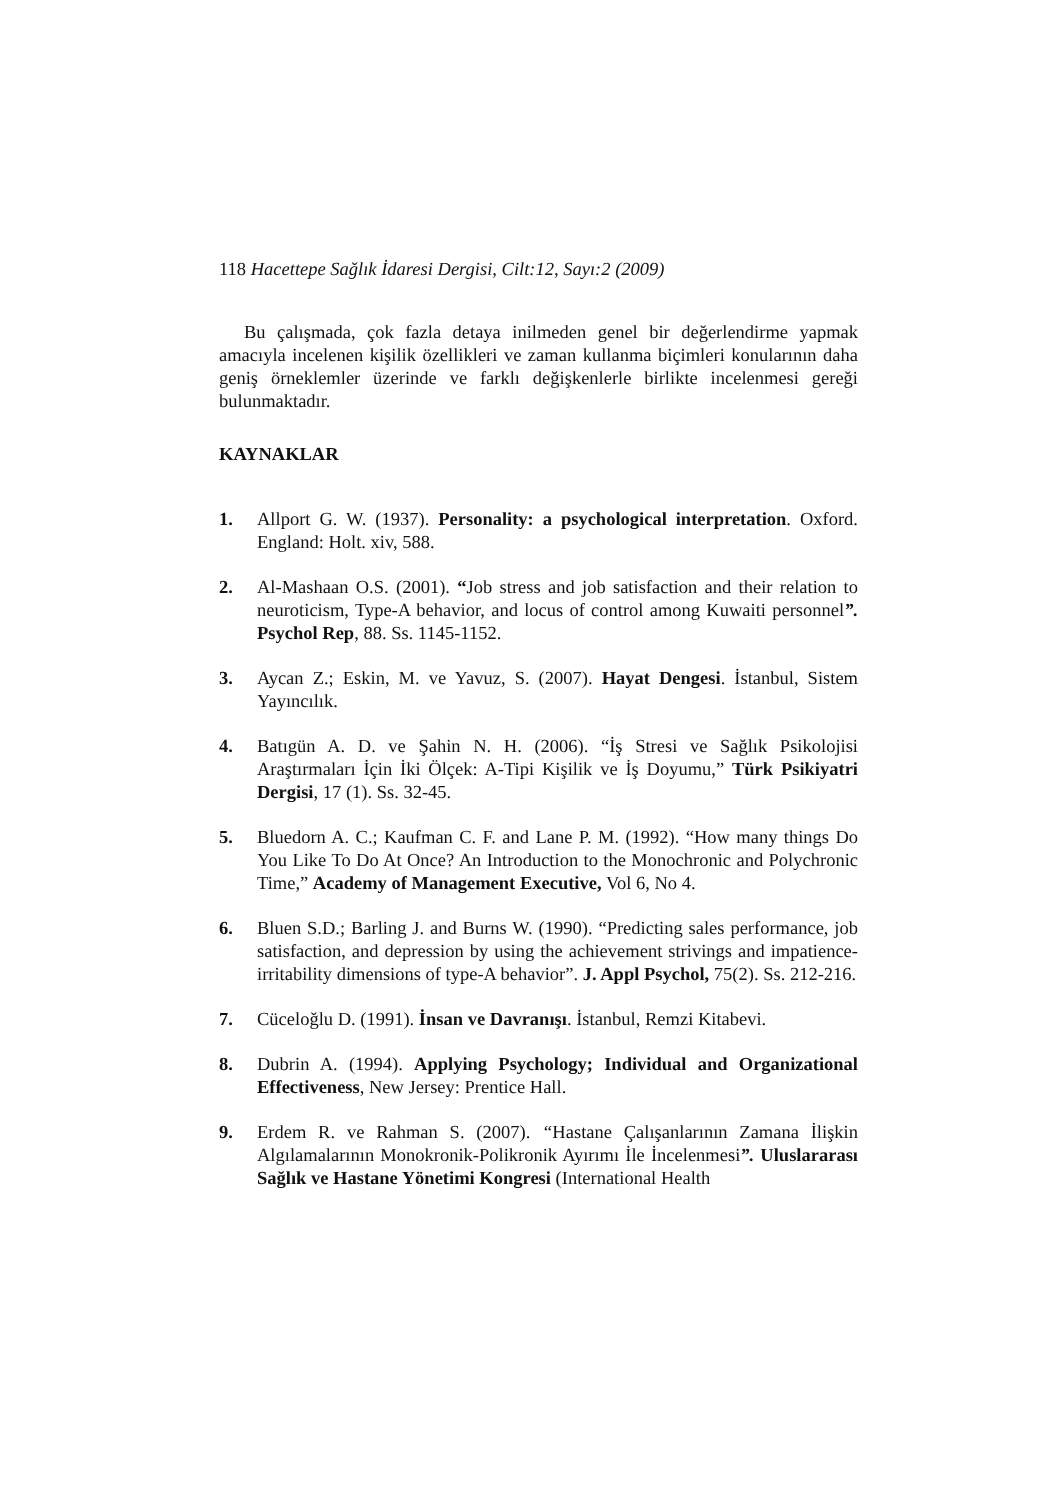118 Hacettepe Sağlık İdaresi Dergisi, Cilt:12, Sayı:2 (2009)
Bu çalışmada, çok fazla detaya inilmeden genel bir değerlendirme yapmak amacıyla incelenen kişilik özellikleri ve zaman kullanma biçimleri konularının daha geniş örneklemler üzerinde ve farklı değişkenlerle birlikte incelenmesi gereği bulunmaktadır.
KAYNAKLAR
1. Allport G. W. (1937). Personality: a psychological interpretation. Oxford. England: Holt. xiv, 588.
2. Al-Mashaan O.S. (2001). “Job stress and job satisfaction and their relation to neuroticism, Type-A behavior, and locus of control among Kuwaiti personnel”. Psychol Rep, 88. Ss. 1145-1152.
3. Aycan Z.; Eskin, M. ve Yavuz, S. (2007). Hayat Dengesi. İstanbul, Sistem Yayıncılık.
4. Batıgün A. D. ve Şahin N. H. (2006). “İş Stresi ve Sağlık Psikolojisi Araştırmaları İçin İki Ölçek: A-Tipi Kişilik ve İş Doyumu,” Türk Psikiyatri Dergisi, 17 (1). Ss. 32-45.
5. Bluedorn A. C.; Kaufman C. F. and Lane P. M. (1992). “How many things Do You Like To Do At Once? An Introduction to the Monochronic and Polychronic Time,” Academy of Management Executive, Vol 6, No 4.
6. Bluen S.D.; Barling J. and Burns W. (1990). “Predicting sales performance, job satisfaction, and depression by using the achievement strivings and impatience-irritability dimensions of type-A behavior”. J. Appl Psychol, 75(2). Ss. 212-216.
7. Cüceloğlu D. (1991). İnsan ve Davranışı. İstanbul, Remzi Kitabevi.
8. Dubrin A. (1994). Applying Psychology; Individual and Organizational Effectiveness, New Jersey: Prentice Hall.
9. Erdem R. ve Rahman S. (2007). “Hastane Çalışanlarının Zamana İlişkin Algılamalarının Monokronik-Polikronik Ayırımı İle İncelenmesi”. Uluslararası Sağlık ve Hastane Yönetimi Kongresi (International Health